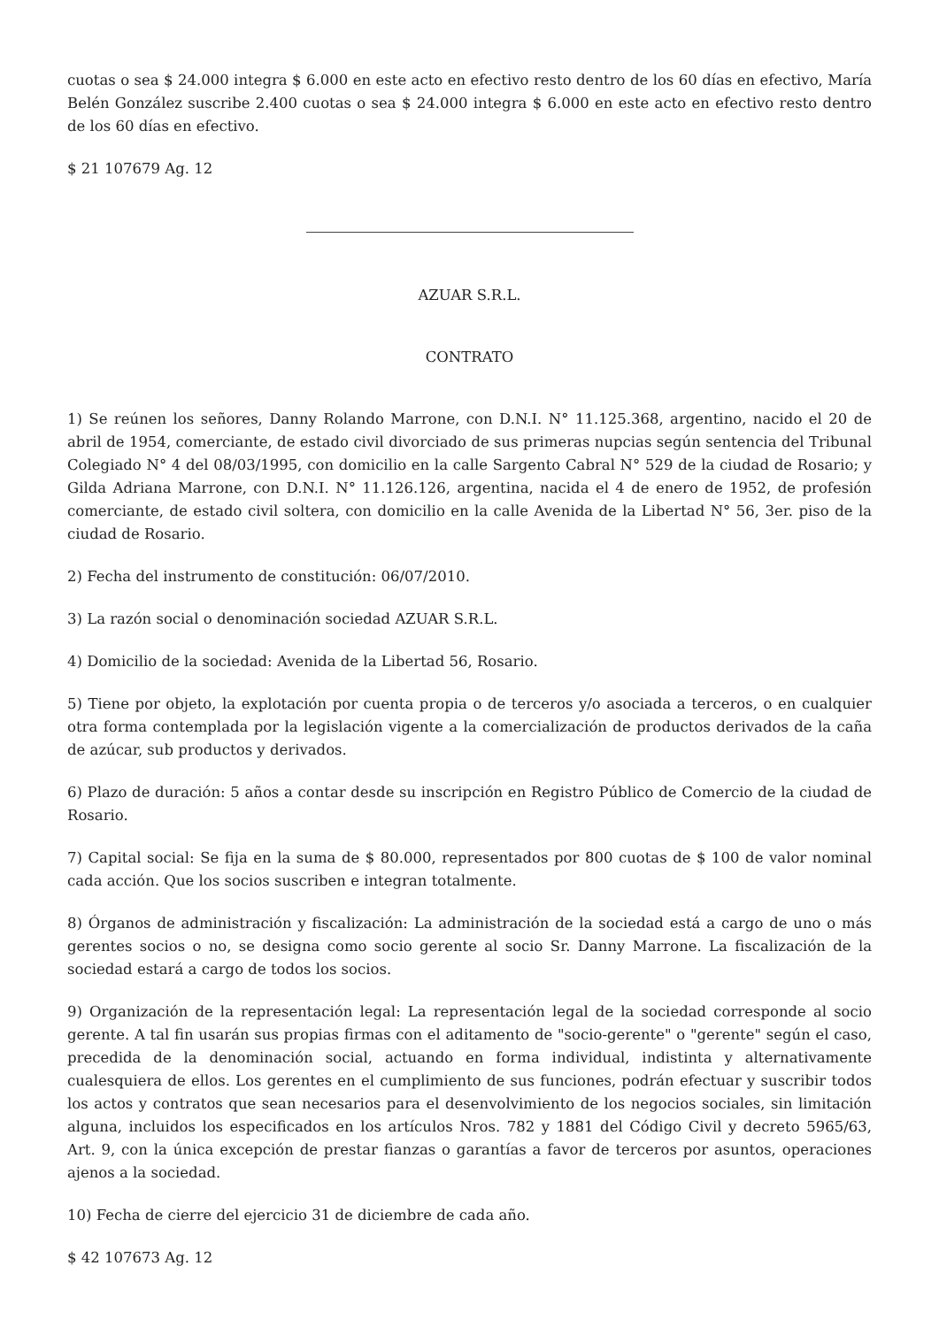cuotas o sea $ 24.000 integra $ 6.000 en este acto en efectivo resto dentro de los 60 días en efectivo, María Belén González suscribe 2.400 cuotas o sea $ 24.000 integra $ 6.000 en este acto en efectivo resto dentro de los 60 días en efectivo.
$ 21 107679 Ag. 12
AZUAR S.R.L.
CONTRATO
1) Se reúnen los señores, Danny Rolando Marrone, con D.N.I. N° 11.125.368, argentino, nacido el 20 de abril de 1954, comerciante, de estado civil divorciado de sus primeras nupcias según sentencia del Tribunal Colegiado N° 4 del 08/03/1995, con domicilio en la calle Sargento Cabral N° 529 de la ciudad de Rosario; y Gilda Adriana Marrone, con D.N.I. N° 11.126.126, argentina, nacida el 4 de enero de 1952, de profesión comerciante, de estado civil soltera, con domicilio en la calle Avenida de la Libertad N° 56, 3er. piso de la ciudad de Rosario.
2) Fecha del instrumento de constitución: 06/07/2010.
3) La razón social o denominación sociedad AZUAR S.R.L.
4) Domicilio de la sociedad: Avenida de la Libertad 56, Rosario.
5) Tiene por objeto, la explotación por cuenta propia o de terceros y/o asociada a terceros, o en cualquier otra forma contemplada por la legislación vigente a la comercialización de productos derivados de la caña de azúcar, sub productos y derivados.
6) Plazo de duración: 5 años a contar desde su inscripción en Registro Público de Comercio de la ciudad de Rosario.
7) Capital social: Se fija en la suma de $ 80.000, representados por 800 cuotas de $ 100 de valor nominal cada acción. Que los socios suscriben e integran totalmente.
8) Órganos de administración y fiscalización: La administración de la sociedad está a cargo de uno o más gerentes socios o no, se designa como socio gerente al socio Sr. Danny Marrone. La fiscalización de la sociedad estará a cargo de todos los socios.
9) Organización de la representación legal: La representación legal de la sociedad corresponde al socio gerente. A tal fin usarán sus propias firmas con el aditamento de "socio-gerente" o "gerente" según el caso, precedida de la denominación social, actuando en forma individual, indistinta y alternativamente cualesquiera de ellos. Los gerentes en el cumplimiento de sus funciones, podrán efectuar y suscribir todos los actos y contratos que sean necesarios para el desenvolvimiento de los negocios sociales, sin limitación alguna, incluidos los especificados en los artículos Nros. 782 y 1881 del Código Civil y decreto 5965/63, Art. 9, con la única excepción de prestar fianzas o garantías a favor de terceros por asuntos, operaciones ajenos a la sociedad.
10) Fecha de cierre del ejercicio 31 de diciembre de cada año.
$ 42 107673 Ag. 12